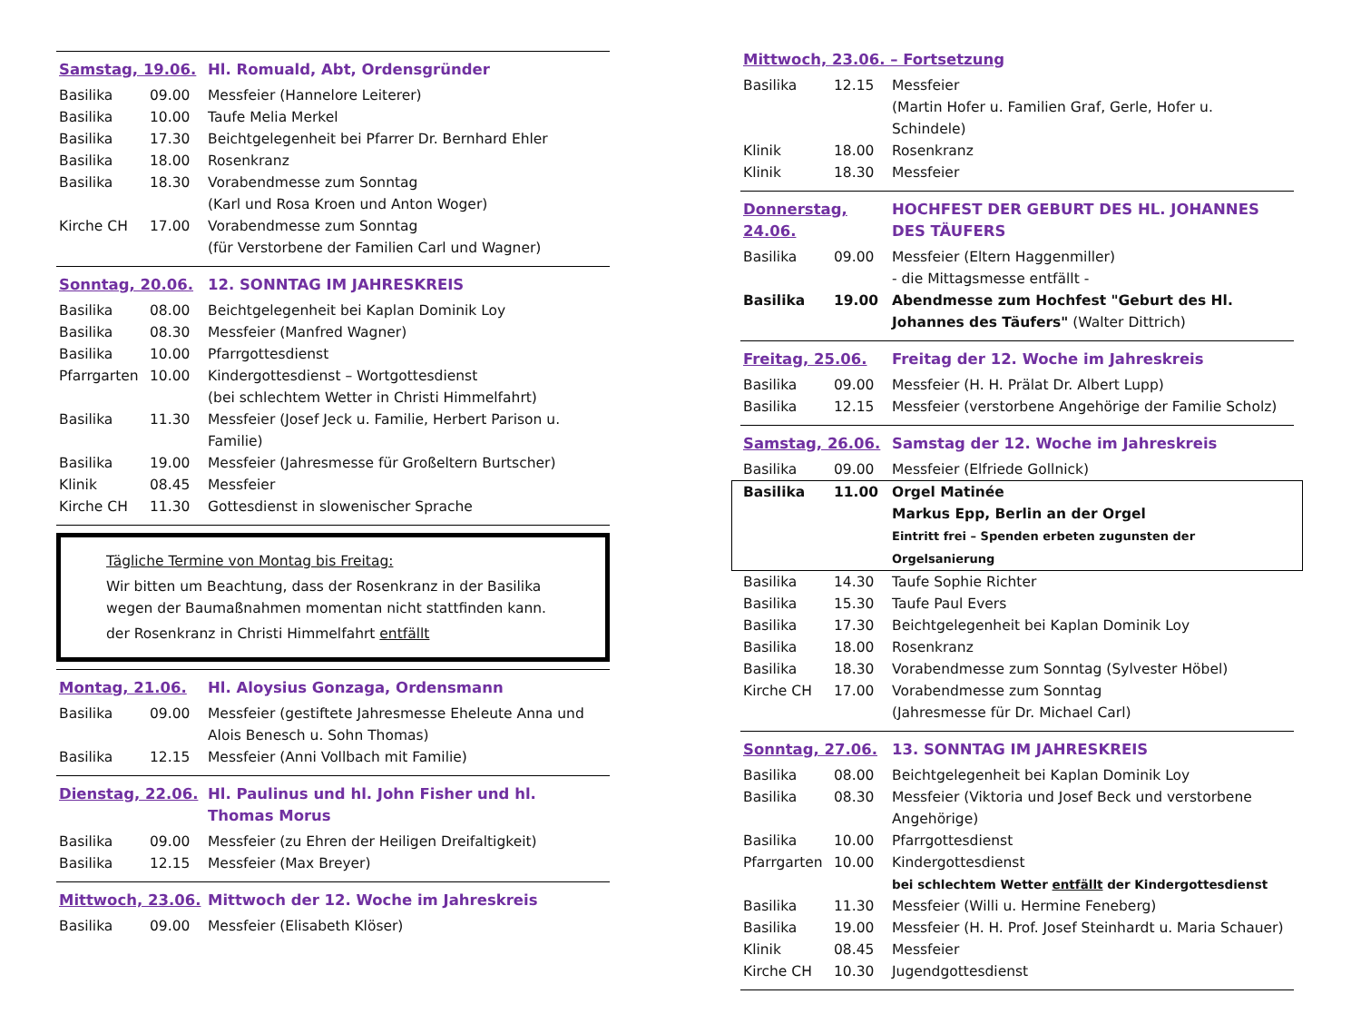| Samstag, 19.06. | | Hl. Romuald, Abt, Ordensgründer |
| Basilika | 09.00 | Messfeier (Hannelore Leiterer) |
| Basilika | 10.00 | Taufe Melia Merkel |
| Basilika | 17.30 | Beichtgelegenheit bei Pfarrer Dr. Bernhard Ehler |
| Basilika | 18.00 | Rosenkranz |
| Basilika | 18.30 | Vorabendmesse zum Sonntag (Karl und Rosa Kroen und Anton Woger) |
| Kirche CH | 17.00 | Vorabendmesse zum Sonntag (für Verstorbene der Familien Carl und Wagner) |
| Sonntag, 20.06. | | 12. SONNTAG IM JAHRESKREIS |
| Basilika | 08.00 | Beichtgelegenheit bei Kaplan Dominik Loy |
| Basilika | 08.30 | Messfeier (Manfred Wagner) |
| Basilika | 10.00 | Pfarrgottesdienst |
| Pfarrgarten | 10.00 | Kindergottesdienst – Wortgottesdienst (bei schlechtem Wetter in Christi Himmelfahrt) |
| Basilika | 11.30 | Messfeier (Josef Jeck u. Familie, Herbert Parison u. Familie) |
| Basilika | 19.00 | Messfeier (Jahresmesse für Großeltern Burtscher) |
| Klinik | 08.45 | Messfeier |
| Kirche CH | 11.30 | Gottesdienst in slowenischer Sprache |
Tägliche Termine von Montag bis Freitag:
Wir bitten um Beachtung, dass der Rosenkranz in der Basilika wegen der Baumaßnahmen momentan nicht stattfinden kann.
der Rosenkranz in Christi Himmelfahrt entfällt
| Montag, 21.06. | | Hl. Aloysius Gonzaga, Ordensmann |
| Basilika | 09.00 | Messfeier (gestiftete Jahresmesse Eheleute Anna und Alois Benesch u. Sohn Thomas) |
| Basilika | 12.15 | Messfeier (Anni Vollbach mit Familie) |
| Dienstag, 22.06. | | Hl. Paulinus und hl. John Fisher und hl. Thomas Morus |
| Basilika | 09.00 | Messfeier (zu Ehren der Heiligen Dreifaltigkeit) |
| Basilika | 12.15 | Messfeier (Max Breyer) |
| Mittwoch, 23.06. | | Mittwoch der 12. Woche im Jahreskreis |
| Basilika | 09.00 | Messfeier (Elisabeth Klöser) |
| Mittwoch, 23.06. – Fortsetzung | | |
| Basilika | 12.15 | Messfeier (Martin Hofer u. Familien Graf, Gerle, Hofer u. Schindele) |
| Klinik | 18.00 | Rosenkranz |
| Klinik | 18.30 | Messfeier |
| Donnerstag, 24.06. | | HOCHFEST DER GEBURT DES HL. JOHANNES DES TÄUFERS |
| Basilika | 09.00 | Messfeier (Eltern Haggenmiller) - die Mittagsmesse entfällt - |
| Basilika | 19.00 | Abendmesse zum Hochfest "Geburt des Hl. Johannes des Täufers" (Walter Dittrich) |
| Freitag, 25.06. | | Freitag der 12. Woche im Jahreskreis |
| Basilika | 09.00 | Messfeier (H. H. Prälat Dr. Albert Lupp) |
| Basilika | 12.15 | Messfeier (verstorbene Angehörige der Familie Scholz) |
| Samstag, 26.06. | | Samstag der 12. Woche im Jahreskreis |
| Basilika | 09.00 | Messfeier (Elfriede Gollnick) |
| Basilika | 11.00 | Orgel Matinée Markus Epp, Berlin an der Orgel Eintritt frei – Spenden erbeten zugunsten der Orgelsanierung |
| Basilika | 14.30 | Taufe Sophie Richter |
| Basilika | 15.30 | Taufe Paul Evers |
| Basilika | 17.30 | Beichtgelegenheit bei Kaplan Dominik Loy |
| Basilika | 18.00 | Rosenkranz |
| Basilika | 18.30 | Vorabendmesse zum Sonntag (Sylvester Höbel) |
| Kirche CH | 17.00 | Vorabendmesse zum Sonntag (Jahresmesse für Dr. Michael Carl) |
| Sonntag, 27.06. | | 13. SONNTAG IM JAHRESKREIS |
| Basilika | 08.00 | Beichtgelegenheit bei Kaplan Dominik Loy |
| Basilika | 08.30 | Messfeier (Viktoria und Josef Beck und verstorbene Angehörige) |
| Basilika | 10.00 | Pfarrgottesdienst |
| Pfarrgarten | 10.00 | Kindergottesdienst bei schlechtem Wetter entfällt der Kindergottesdienst |
| Basilika | 11.30 | Messfeier (Willi u. Hermine Feneberg) |
| Basilika | 19.00 | Messfeier (H. H. Prof. Josef Steinhardt u. Maria Schauer) |
| Klinik | 08.45 | Messfeier |
| Kirche CH | 10.30 | Jugendgottesdienst |